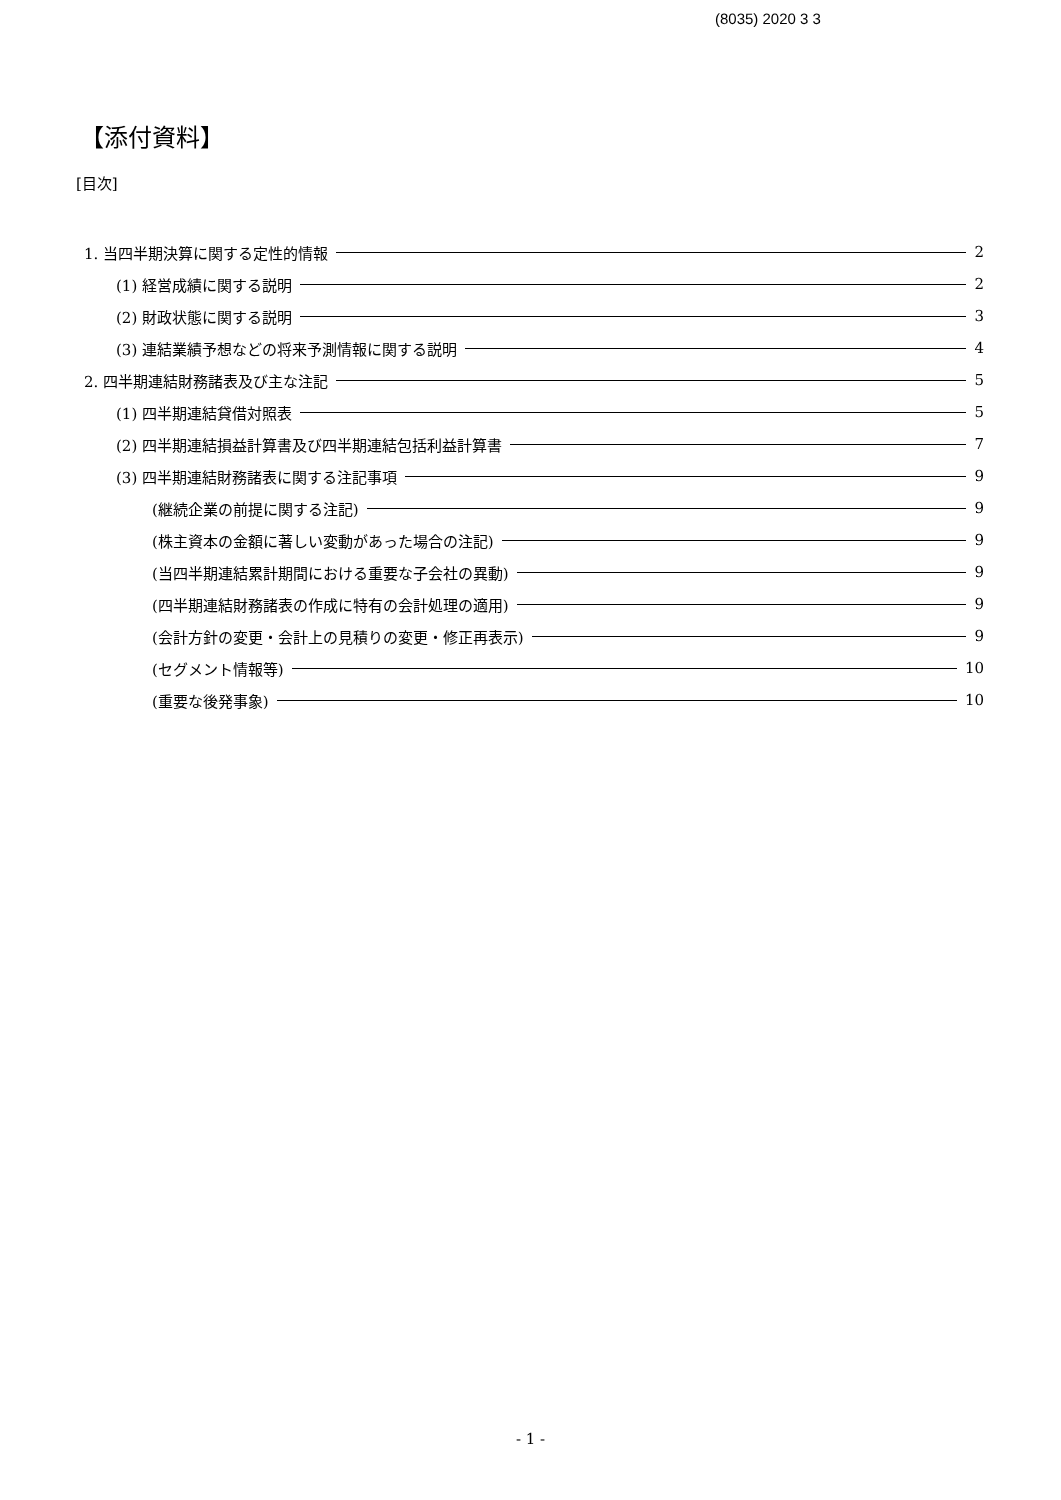(8035) 2020 3 3
【添付資料】
[目次]
1. 当四半期決算に関する定性的情報 2
(1) 経営成績に関する説明 2
(2) 財政状態に関する説明 3
(3) 連結業績予想などの将来予測情報に関する説明 4
2. 四半期連結財務諸表及び主な注記 5
(1) 四半期連結貸借対照表 5
(2) 四半期連結損益計算書及び四半期連結包括利益計算書 7
(3) 四半期連結財務諸表に関する注記事項 9
(継続企業の前提に関する注記) 9
(株主資本の金額に著しい変動があった場合の注記) 9
(当四半期連結累計期間における重要な子会社の異動) 9
(四半期連結財務諸表の作成に特有の会計処理の適用) 9
(会計方針の変更・会計上の見積りの変更・修正再表示) 9
(セグメント情報等) 10
(重要な後発事象) 10
- 1 -